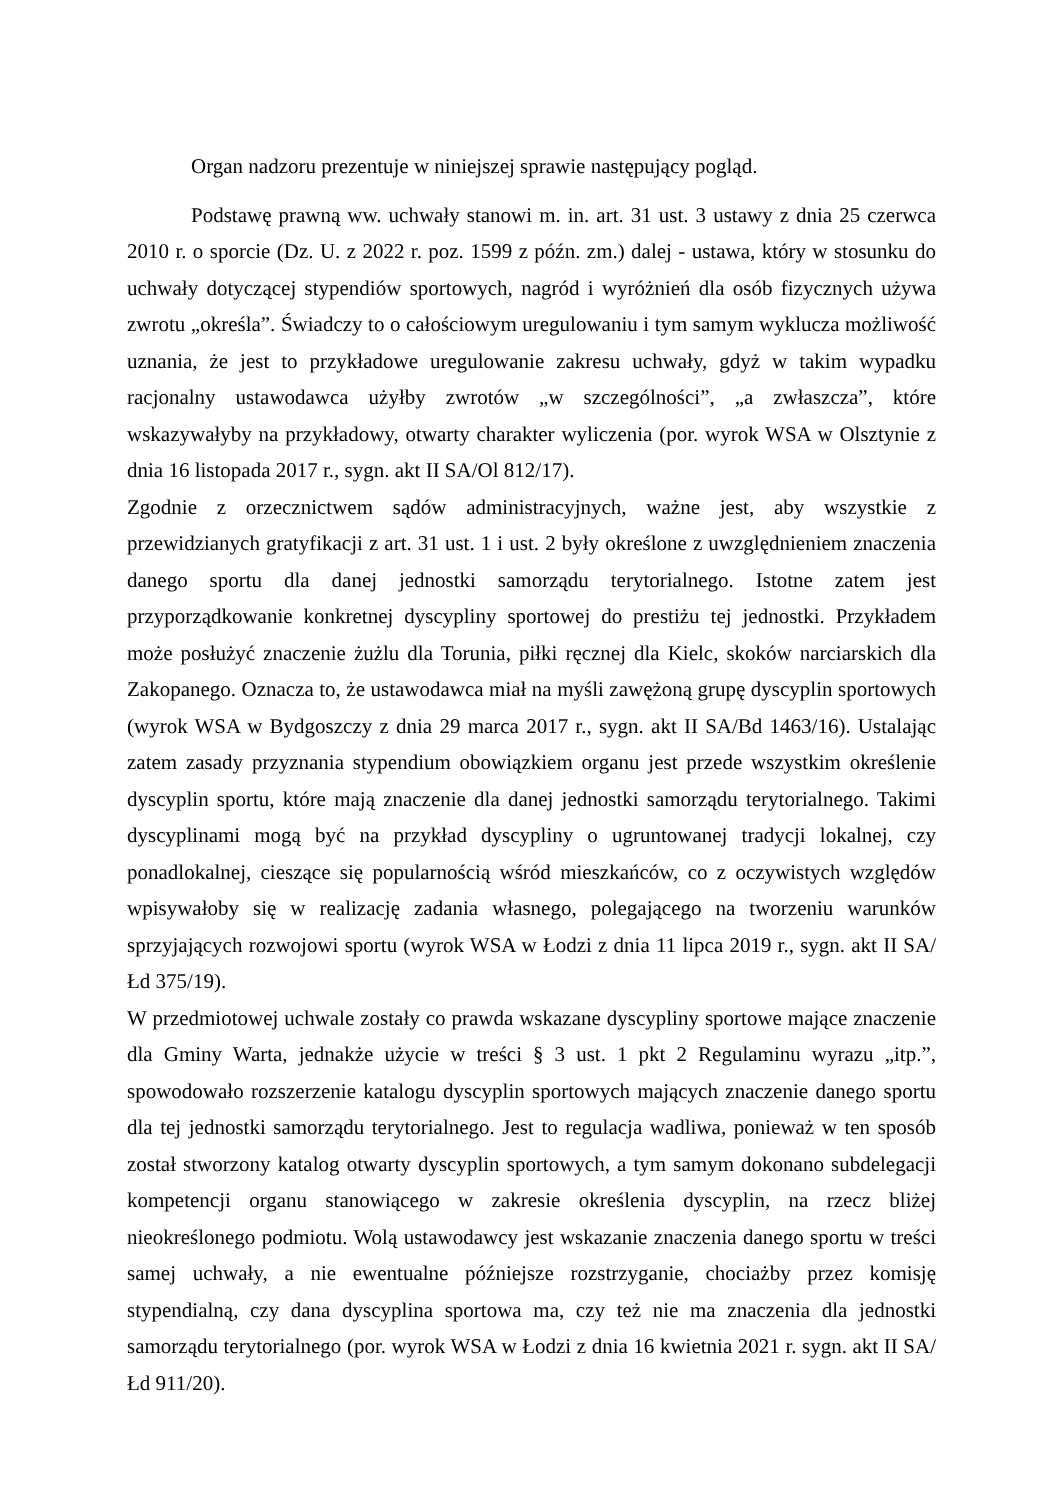Organ nadzoru prezentuje w niniejszej sprawie następujący pogląd.
Podstawę prawną ww. uchwały stanowi m. in. art. 31 ust. 3 ustawy z dnia 25 czerwca 2010 r. o sporcie (Dz. U. z 2022 r. poz. 1599 z późn. zm.) dalej - ustawa, który w stosunku do uchwały dotyczącej stypendiów sportowych, nagród i wyróżnień dla osób fizycznych używa zwrotu „określa”. Świadczy to o całościowym uregulowaniu i tym samym wyklucza możliwość uznania, że jest to przykładowe uregulowanie zakresu uchwały, gdyż w takim wypadku racjonalny ustawodawca użyłby zwrotów „w szczególności”, „a zwłaszcza”, które wskazywałyby na przykładowy, otwarty charakter wyliczenia (por. wyrok WSA w Olsztynie z dnia 16 listopada 2017 r., sygn. akt II SA/Ol 812/17).
Zgodnie z orzecznictwem sądów administracyjnych, ważne jest, aby wszystkie z przewidzianych gratyfikacji z art. 31 ust. 1 i ust. 2 były określone z uwzględnieniem znaczenia danego sportu dla danej jednostki samorządu terytorialnego. Istotne zatem jest przyporządkowanie konkretnej dyscypliny sportowej do prestiżu tej jednostki. Przykładem może posłużyć znaczenie żużlu dla Torunia, piłki ręcznej dla Kielc, skoków narciarskich dla Zakopanego. Oznacza to, że ustawodawca miał na myśli zawężoną grupę dyscyplin sportowych (wyrok WSA w Bydgoszczy z dnia 29 marca 2017 r., sygn. akt II SA/Bd 1463/16). Ustalając zatem zasady przyznania stypendium obowiązkiem organu jest przede wszystkim określenie dyscyplin sportu, które mają znaczenie dla danej jednostki samorządu terytorialnego. Takimi dyscyplinami mogą być na przykład dyscypliny o ugruntowanej tradycji lokalnej, czy ponadlokalnej, cieszące się popularnością wśród mieszkańców, co z oczywistych względów wpisywałoby się w realizację zadania własnego, polegającego na tworzeniu warunków sprzyjających rozwojowi sportu (wyrok WSA w Łodzi z dnia 11 lipca 2019 r., sygn. akt II SA/Łd 375/19).
W przedmiotowej uchwale zostały co prawda wskazane dyscypliny sportowe mające znaczenie dla Gminy Warta, jednakże użycie w treści § 3 ust. 1 pkt 2 Regulaminu wyrazu „itp.”, spowodowało rozszerzenie katalogu dyscyplin sportowych mających znaczenie danego sportu dla tej jednostki samorządu terytorialnego. Jest to regulacja wadliwa, ponieważ w ten sposób został stworzony katalog otwarty dyscyplin sportowych, a tym samym dokonano subdelegacji kompetencji organu stanowiącego w zakresie określenia dyscyplin, na rzecz bliżej nieokreślonego podmiotu. Wolą ustawodawcy jest wskazanie znaczenia danego sportu w treści samej uchwały, a nie ewentualne późniejsze rozstrzyganie, chociażby przez komisję stypendialną, czy dana dyscyplina sportowa ma, czy też nie ma znaczenia dla jednostki samorządu terytorialnego (por. wyrok WSA w Łodzi z dnia 16 kwietnia 2021 r. sygn. akt II SA/Łd 911/20).